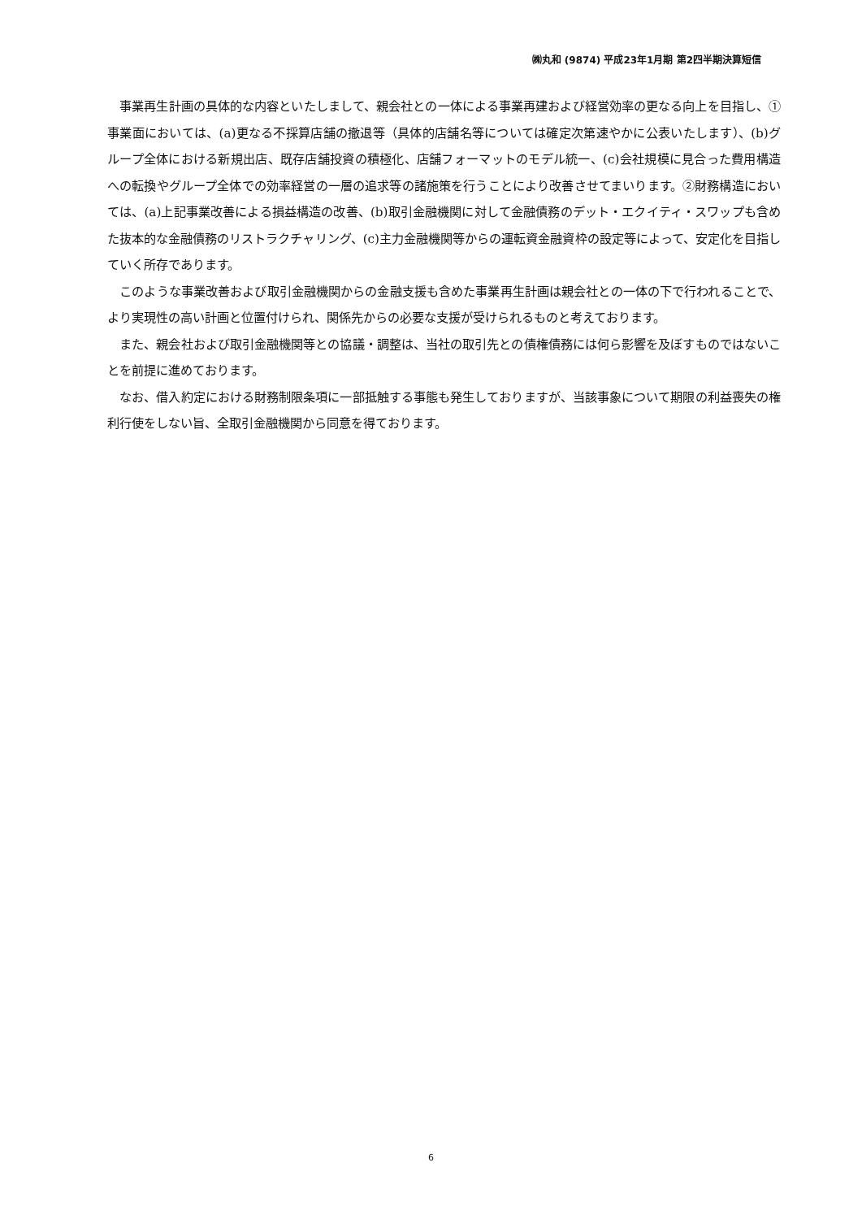㈱丸和 (9874) 平成23年1月期 第2四半期決算短信
事業再生計画の具体的な内容といたしまして、親会社との一体による事業再建および経営効率の更なる向上を目指し、①事業面においては、(a)更なる不採算店舗の撤退等（具体的店舗名等については確定次第速やかに公表いたします）、(b)グループ全体における新規出店、既存店舗投資の積極化、店舗フォーマットのモデル統一、(c)会社規模に見合った費用構造への転換やグループ全体での効率経営の一層の追求等の諸施策を行うことにより改善させてまいります。②財務構造においては、(a)上記事業改善による損益構造の改善、(b)取引金融機関に対して金融債務のデット・エクイティ・スワップも含めた抜本的な金融債務のリストラクチャリング、(c)主力金融機関等からの運転資金融資枠の設定等によって、安定化を目指していく所存であります。
このような事業改善および取引金融機関からの金融支援も含めた事業再生計画は親会社との一体の下で行われることで、より実現性の高い計画と位置付けられ、関係先からの必要な支援が受けられるものと考えております。
また、親会社および取引金融機関等との協議・調整は、当社の取引先との債権債務には何ら影響を及ぼすものではないことを前提に進めております。
なお、借入約定における財務制限条項に一部抵触する事態も発生しておりますが、当該事象について期限の利益喪失の権利行使をしない旨、全取引金融機関から同意を得ております。
6